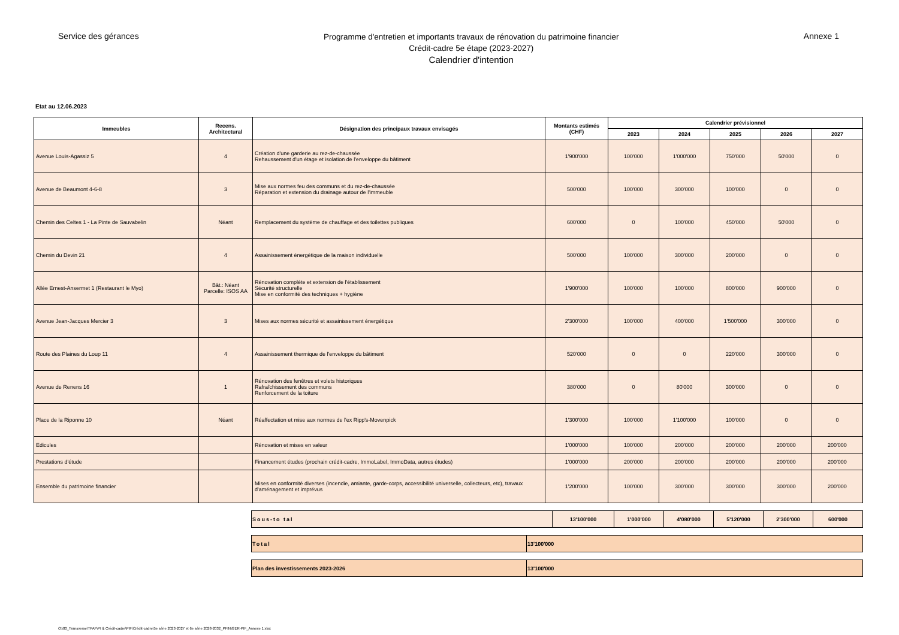Service des gérances
Programme d'entretien et importants travaux de rénovation du patrimoine financier
Crédit-cadre 5e étape (2023-2027)
Calendrier d'intention
Annexe 1
Etat au 12.06.2023
| Immeubles | Recens. Architectural | Désignation des principaux travaux envisagés | Montants estimés (CHF) | Calendrier prévisionnel | | | | |
| --- | --- | --- | --- | --- | --- | --- | --- | --- |
| | | | | 2023 | 2024 | 2025 | 2026 | 2027 |
| Avenue Louis-Agassiz 5 | 4 | Création d'une garderie au rez-de-chaussée Rehaussement d'un étage et isolation de l'enveloppe du bâtiment | 1'900'000 | 100'000 | 1'000'000 | 750'000 | 50'000 | 0 |
| Avenue de Beaumont 4-6-8 | 3 | Mise aux normes feu des communs et du rez-de-chaussée Réparation et extension du drainage autour de l'immeuble | 500'000 | 100'000 | 300'000 | 100'000 | 0 | 0 |
| Chemin des Celtes 1 - La Pinte de Sauvabelin | Néant | Remplacement du système de chauffage et des toilettes publiques | 600'000 | 0 | 100'000 | 450'000 | 50'000 | 0 |
| Chemin du Devin 21 | 4 | Assainissement énergétique de la maison individuelle | 500'000 | 100'000 | 300'000 | 200'000 | 0 | 0 |
| Allée Ernest-Ansermet 1 (Restaurant le Myo) | Bât.: Néant Parcelle: ISOS AA | Rénovation complète et extension de l'établissement Sécurité structurelle Mise en conformité des techniques + hygiène | 1'900'000 | 100'000 | 100'000 | 800'000 | 900'000 | 0 |
| Avenue Jean-Jacques Mercier 3 | 3 | Mises aux normes sécurité et assainissement énergétique | 2'300'000 | 100'000 | 400'000 | 1'500'000 | 300'000 | 0 |
| Route des Plaines du Loup 11 | 4 | Assainissement thermique de l'enveloppe du bâtiment | 520'000 | 0 | 0 | 220'000 | 300'000 | 0 |
| Avenue de Renens 16 | 1 | Rénovation des fenêtres et volets historiques Rafraîchissement des communs Renforcement de la toiture | 380'000 | 0 | 80'000 | 300'000 | 0 | 0 |
| Place de la Riponne 10 | Néant | Réaffectation et mise aux normes de l'ex Ripp's-Movenpick | 1'300'000 | 100'000 | 1'100'000 | 100'000 | 0 | 0 |
| Edicules | | Rénovation et mises en valeur | 1'000'000 | 100'000 | 200'000 | 200'000 | 200'000 | 200'000 |
| Prestations d'étude | | Financement études (prochain crédit-cadre, ImmoLabel, ImmoData, autres études) | 1'000'000 | 200'000 | 200'000 | 200'000 | 200'000 | 200'000 |
| Ensemble du patrimoine financier | | Mises en conformité diverses (incendie, amiante, garde-corps, accessibilité universelle, collecteurs, etc), travaux d'aménagement et imprévus | 1'200'000 | 100'000 | 300'000 | 300'000 | 300'000 | 200'000 |
| Sous-to tal | 13'100'000 | 1'000'000 | 4'080'000 | 5'120'000 | 2'300'000 | 600'000 |
| Total | 13'100'000 |
| Plan des investissements 2023-2026 | 13'100'000 |
O:\00_Transverse\TPAF\PI & Crédit-cadre\PIF\Crédit-cadre\5e série 2023-2027 et 6e série 2028-2032_PFIN\GER-PIF_Annexe 1.xlsx